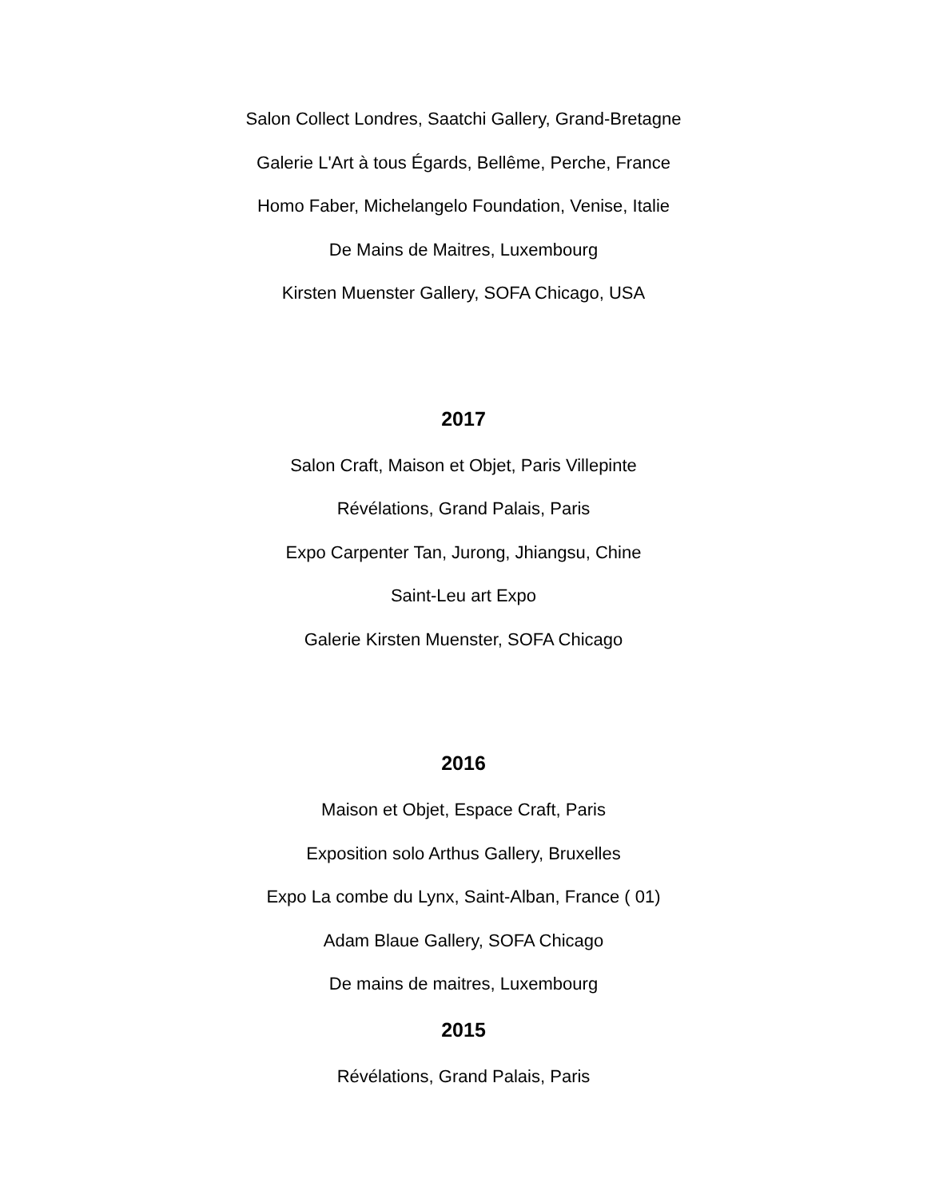Salon Collect Londres, Saatchi Gallery, Grand-Bretagne
Galerie L'Art à tous Égards, Bellême, Perche, France
Homo Faber, Michelangelo Foundation, Venise, Italie
De Mains de Maitres, Luxembourg
Kirsten Muenster Gallery, SOFA Chicago, USA
2017
Salon Craft, Maison et Objet, Paris Villepinte
Révélations, Grand Palais, Paris
Expo Carpenter Tan, Jurong, Jhiangsu, Chine
Saint-Leu art Expo
Galerie Kirsten Muenster, SOFA Chicago
2016
Maison et Objet, Espace Craft, Paris
Exposition solo Arthus Gallery, Bruxelles
Expo La combe du Lynx, Saint-Alban, France ( 01)
Adam Blaue Gallery, SOFA Chicago
De mains de maitres, Luxembourg
2015
Révélations, Grand Palais, Paris